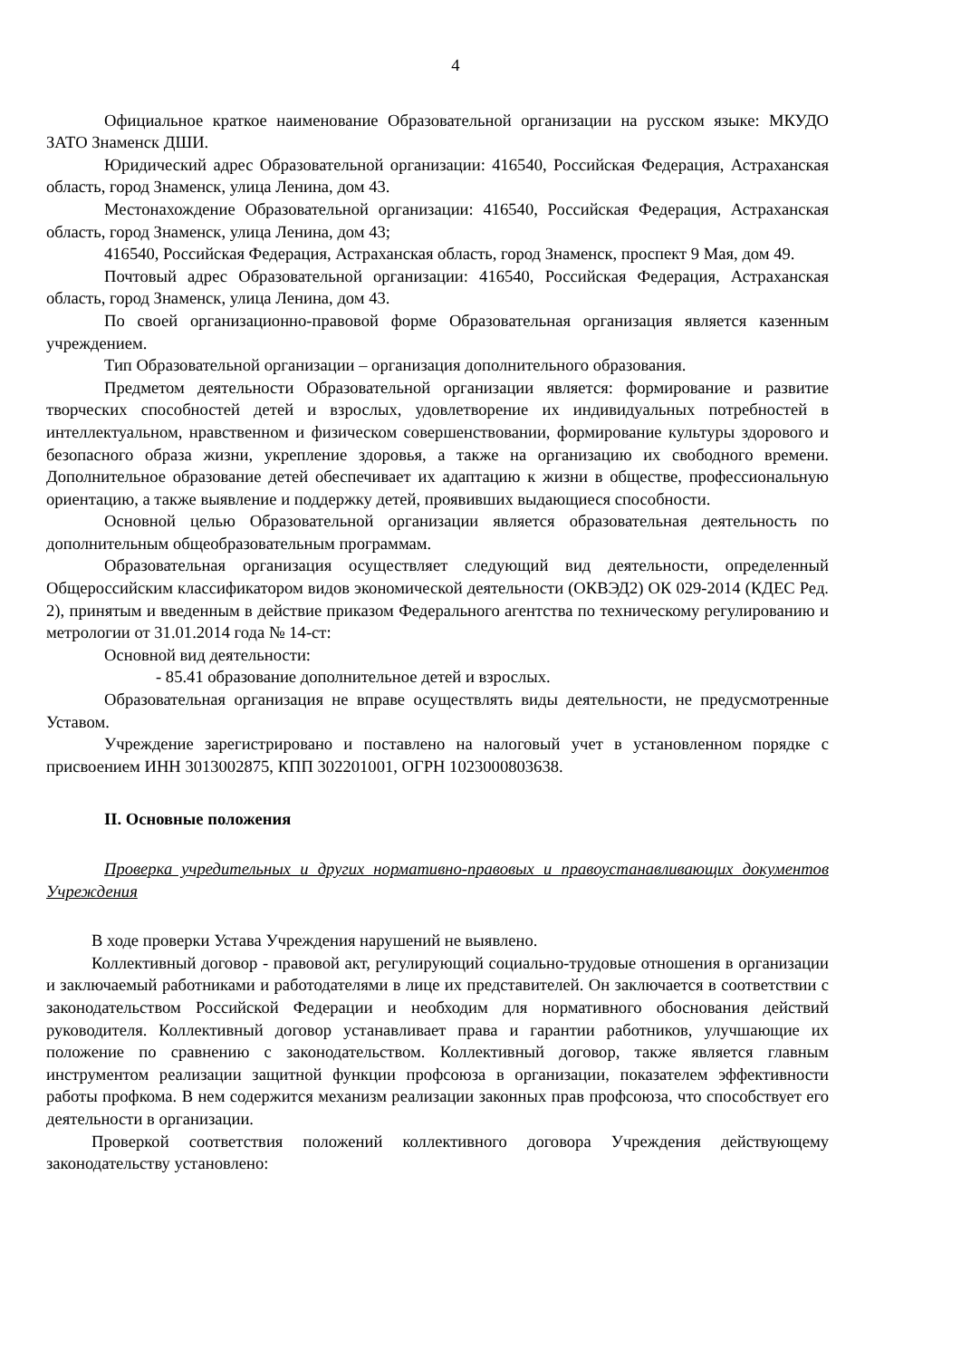4
Официальное краткое наименование Образовательной организации на русском языке: МКУДО ЗАТО Знаменск ДШИ.
Юридический адрес Образовательной организации: 416540, Российская Федерация, Астраханская область, город Знаменск, улица Ленина, дом 43.
Местонахождение Образовательной организации: 416540, Российская Федерация, Астраханская область, город Знаменск, улица Ленина, дом 43;
416540, Российская Федерация, Астраханская область, город Знаменск, проспект 9 Мая, дом 49.
Почтовый адрес Образовательной организации: 416540, Российская Федерация, Астраханская область, город Знаменск, улица Ленина, дом 43.
По своей организационно-правовой форме Образовательная организация является казенным учреждением.
Тип Образовательной организации – организация дополнительного образования.
Предметом деятельности Образовательной организации является: формирование и развитие творческих способностей детей и взрослых, удовлетворение их индивидуальных потребностей в интеллектуальном, нравственном и физическом совершенствовании, формирование культуры здорового и безопасного образа жизни, укрепление здоровья, а также на организацию их свободного времени. Дополнительное образование детей обеспечивает их адаптацию к жизни в обществе, профессиональную ориентацию, а также выявление и поддержку детей, проявивших выдающиеся способности.
Основной целью Образовательной организации является образовательная деятельность по дополнительным общеобразовательным программам.
Образовательная организация осуществляет следующий вид деятельности, определенный Общероссийским классификатором видов экономической деятельности (ОКВЭД2) ОК 029-2014 (КДЕС Ред. 2), принятым и введенным в действие приказом Федерального агентства по техническому регулированию и метрологии от 31.01.2014 года № 14-ст:
Основной вид деятельности:
- 85.41 образование дополнительное детей и взрослых.
Образовательная организация не вправе осуществлять виды деятельности, не предусмотренные Уставом.
Учреждение зарегистрировано и поставлено на налоговый учет в установленном порядке с присвоением ИНН 3013002875, КПП 302201001, ОГРН 1023000803638.
II. Основные положения
Проверка учредительных и других нормативно-правовых и правоустанавливающих документов Учреждения
В ходе проверки Устава Учреждения нарушений не выявлено.
Коллективный договор - правовой акт, регулирующий социально-трудовые отношения в организации и заключаемый работниками и работодателями в лице их представителей. Он заключается в соответствии с законодательством Российской Федерации и необходим для нормативного обоснования действий руководителя. Коллективный договор устанавливает права и гарантии работников, улучшающие их положение по сравнению с законодательством. Коллективный договор, также является главным инструментом реализации защитной функции профсоюза в организации, показателем эффективности работы профкома. В нем содержится механизм реализации законных прав профсоюза, что способствует его деятельности в организации.
Проверкой соответствия положений коллективного договора Учреждения действующему законодательству установлено: